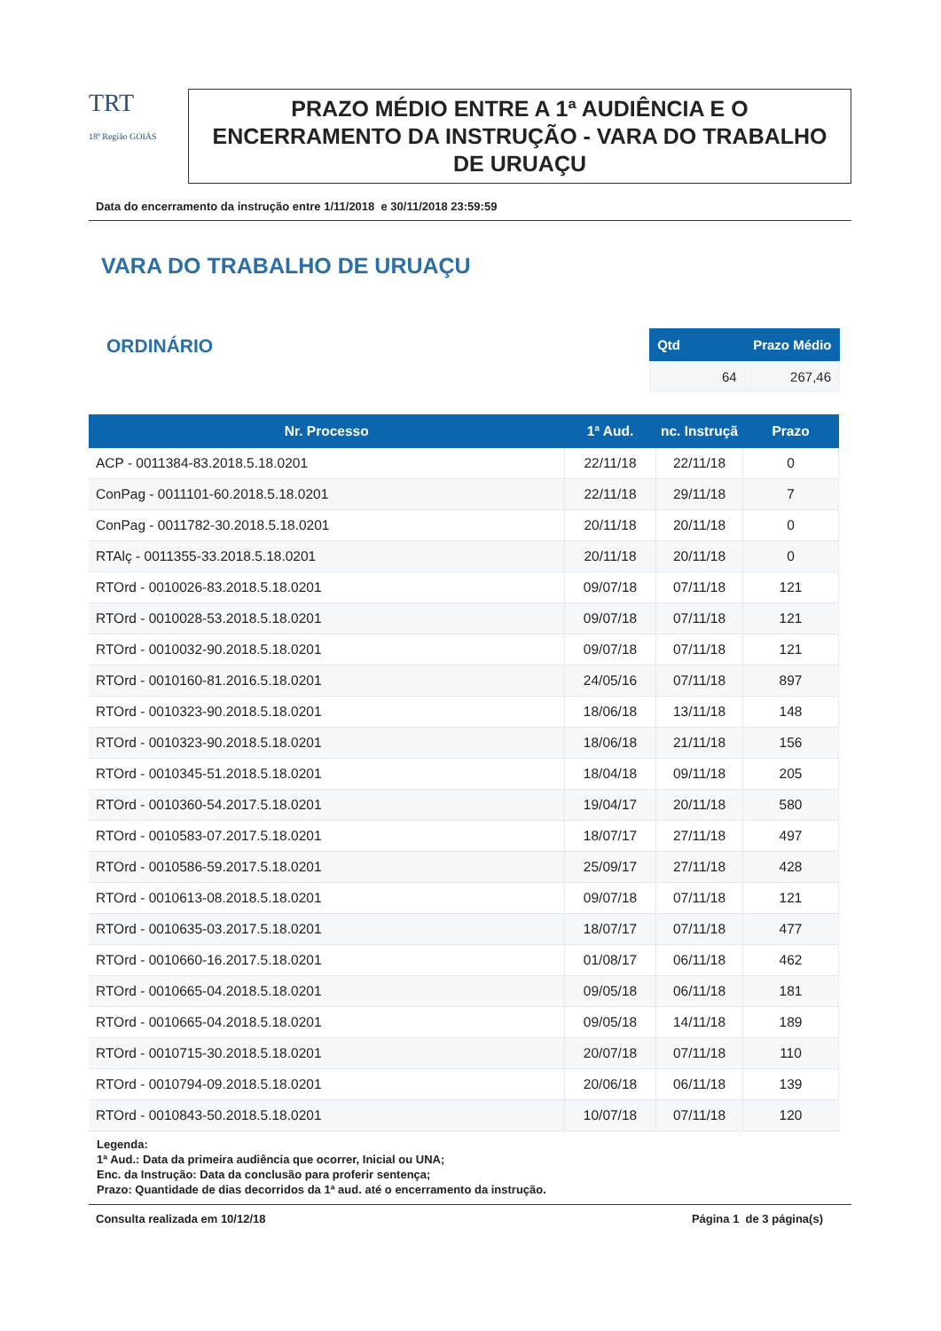TRT
18ª Região GOIÁS
PRAZO MÉDIO ENTRE A 1ª AUDIÊNCIA E O ENCERRAMENTO DA INSTRUÇÃO - VARA DO TRABALHO DE URUAÇU
Data do encerramento da instrução entre 1/11/2018 e 30/11/2018 23:59:59
VARA DO TRABALHO DE URUAÇU
ORDINÁRIO
| Qtd | Prazo Médio |
| --- | --- |
| 64 | 267,46 |
| Nr. Processo | 1ª Aud. | nc. Instruçã | Prazo |
| --- | --- | --- | --- |
| ACP - 0011384-83.2018.5.18.0201 | 22/11/18 | 22/11/18 | 0 |
| ConPag - 0011101-60.2018.5.18.0201 | 22/11/18 | 29/11/18 | 7 |
| ConPag - 0011782-30.2018.5.18.0201 | 20/11/18 | 20/11/18 | 0 |
| RTAlç - 0011355-33.2018.5.18.0201 | 20/11/18 | 20/11/18 | 0 |
| RTOrd - 0010026-83.2018.5.18.0201 | 09/07/18 | 07/11/18 | 121 |
| RTOrd - 0010028-53.2018.5.18.0201 | 09/07/18 | 07/11/18 | 121 |
| RTOrd - 0010032-90.2018.5.18.0201 | 09/07/18 | 07/11/18 | 121 |
| RTOrd - 0010160-81.2016.5.18.0201 | 24/05/16 | 07/11/18 | 897 |
| RTOrd - 0010323-90.2018.5.18.0201 | 18/06/18 | 13/11/18 | 148 |
| RTOrd - 0010323-90.2018.5.18.0201 | 18/06/18 | 21/11/18 | 156 |
| RTOrd - 0010345-51.2018.5.18.0201 | 18/04/18 | 09/11/18 | 205 |
| RTOrd - 0010360-54.2017.5.18.0201 | 19/04/17 | 20/11/18 | 580 |
| RTOrd - 0010583-07.2017.5.18.0201 | 18/07/17 | 27/11/18 | 497 |
| RTOrd - 0010586-59.2017.5.18.0201 | 25/09/17 | 27/11/18 | 428 |
| RTOrd - 0010613-08.2018.5.18.0201 | 09/07/18 | 07/11/18 | 121 |
| RTOrd - 0010635-03.2017.5.18.0201 | 18/07/17 | 07/11/18 | 477 |
| RTOrd - 0010660-16.2017.5.18.0201 | 01/08/17 | 06/11/18 | 462 |
| RTOrd - 0010665-04.2018.5.18.0201 | 09/05/18 | 06/11/18 | 181 |
| RTOrd - 0010665-04.2018.5.18.0201 | 09/05/18 | 14/11/18 | 189 |
| RTOrd - 0010715-30.2018.5.18.0201 | 20/07/18 | 07/11/18 | 110 |
| RTOrd - 0010794-09.2018.5.18.0201 | 20/06/18 | 06/11/18 | 139 |
| RTOrd - 0010843-50.2018.5.18.0201 | 10/07/18 | 07/11/18 | 120 |
Legenda:
1ª Aud.: Data da primeira audiência que ocorrer, Inicial ou UNA;
Enc. da Instrução: Data da conclusão para proferir sentença;
Prazo: Quantidade de dias decorridos da 1ª aud. até o encerramento da instrução.
Consulta realizada em 10/12/18 Página 1 de 3 página(s)